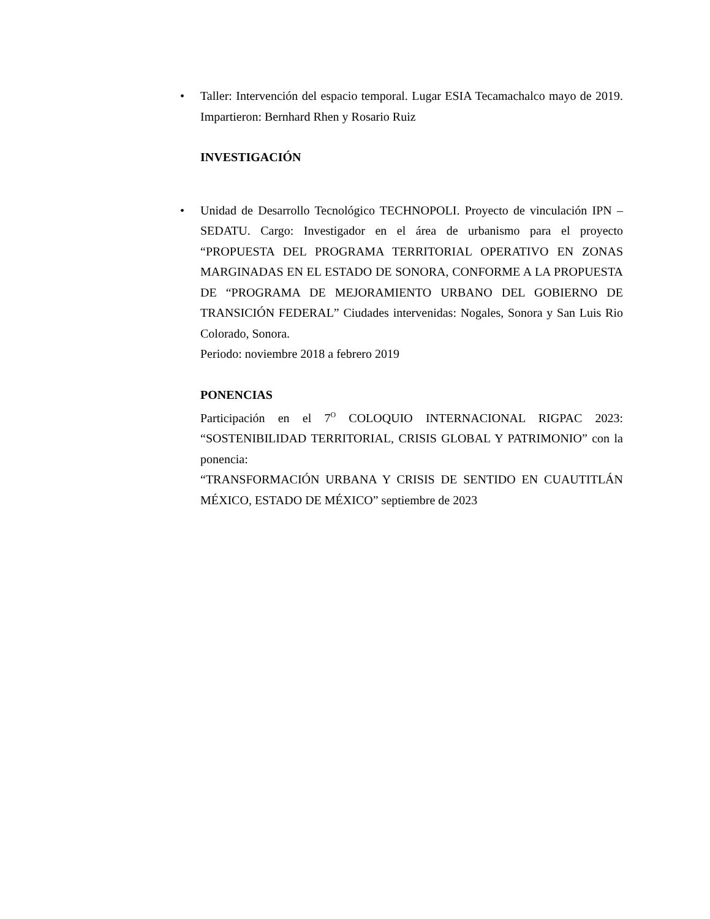• Taller: Intervención del espacio temporal. Lugar ESIA Tecamachalco mayo de 2019. Impartieron: Bernhard Rhen y Rosario Ruiz
INVESTIGACIÓN
• Unidad de Desarrollo Tecnológico TECHNOPOLI. Proyecto de vinculación IPN – SEDATU. Cargo: Investigador en el área de urbanismo para el proyecto “PROPUESTA DEL PROGRAMA TERRITORIAL OPERATIVO EN ZONAS MARGINADAS EN EL ESTADO DE SONORA, CONFORME A LA PROPUESTA DE “PROGRAMA DE MEJORAMIENTO URBANO DEL GOBIERNO DE TRANSICIÓN FEDERAL” Ciudades intervenidas: Nogales, Sonora y San Luis Rio Colorado, Sonora.
Periodo: noviembre 2018 a febrero 2019
PONENCIAS
Participación en el 7<sup>O</sup> COLOQUIO INTERNACIONAL RIGPAC 2023: “SOSTENIBILIDAD TERRITORIAL, CRISIS GLOBAL Y PATRIMONIO” con la ponencia:
“TRANSFORMACIÓN URBANA Y CRISIS DE SENTIDO EN CUAUTITLÁN MÉXICO, ESTADO DE MÉXICO” septiembre de 2023